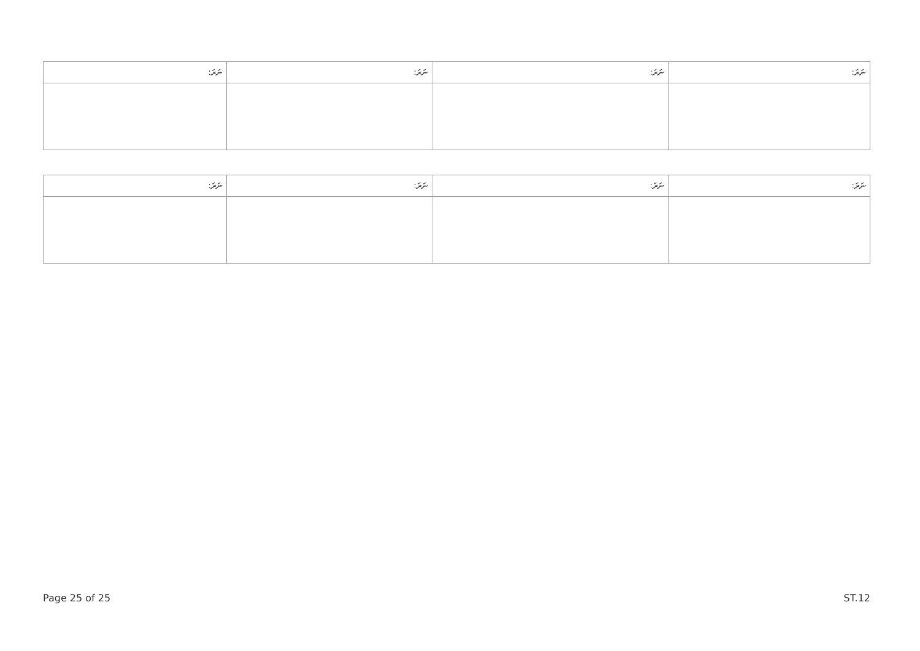| ނަރަ: | ނަރަ: | ނަރަ: | ނަރަ: |
| --- | --- | --- | --- |
| ނަރަ: | ނަރަ: | ނަރަ: | ނަރަ: |
| --- | --- | --- | --- |
Page 25 of 25 ST.12